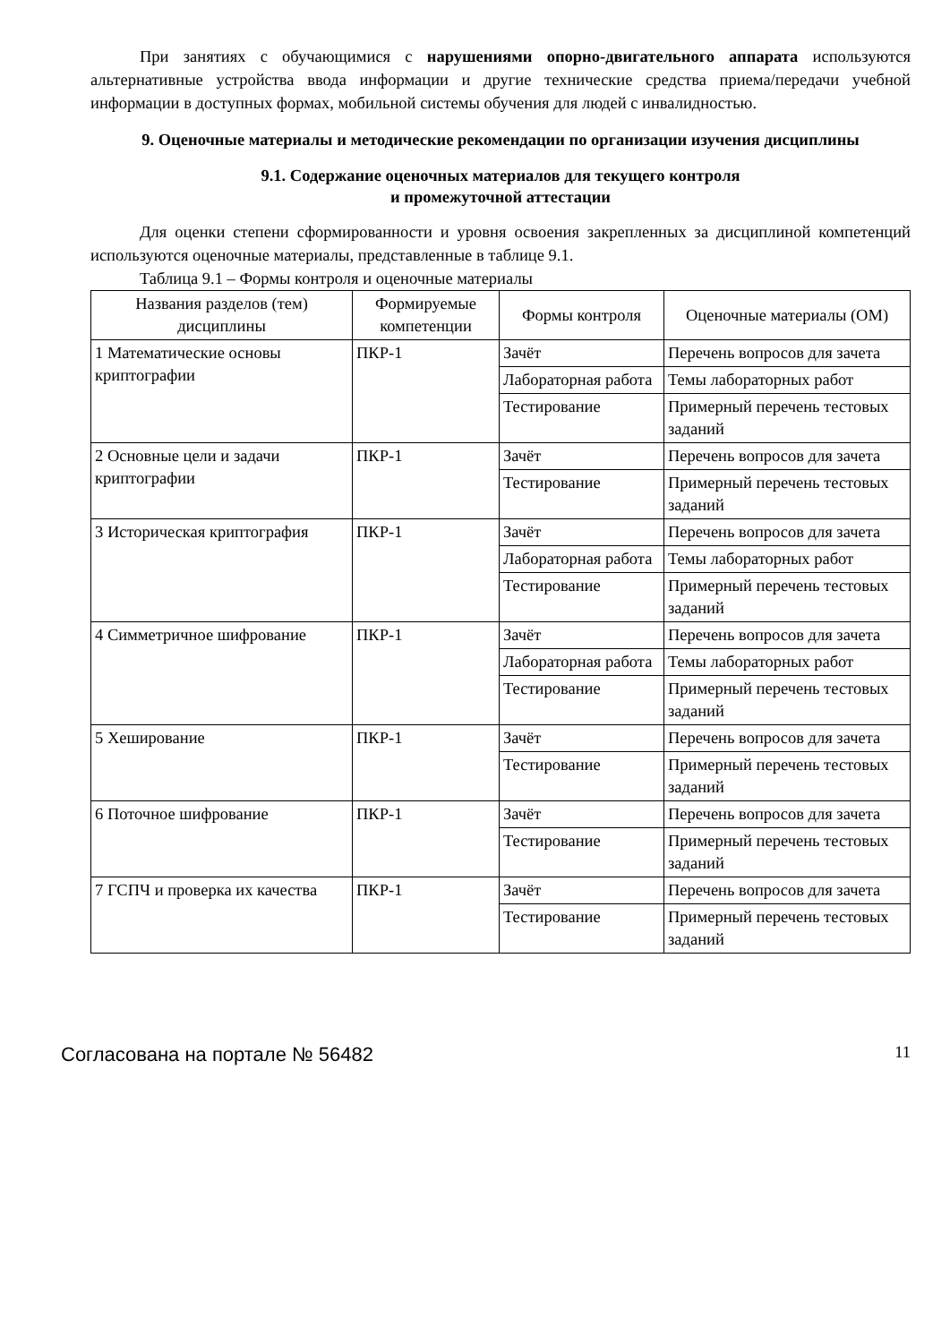При занятиях с обучающимися с нарушениями опорно-двигательного аппарата используются альтернативные устройства ввода информации и другие технические средства приема/передачи учебной информации в доступных формах, мобильной системы обучения для людей с инвалидностью.
9. Оценочные материалы и методические рекомендации по организации изучения дисциплины
9.1. Содержание оценочных материалов для текущего контроля
и промежуточной аттестации
Для оценки степени сформированности и уровня освоения закрепленных за дисциплиной компетенций используются оценочные материалы, представленные в таблице 9.1.
Таблица 9.1 – Формы контроля и оценочные материалы
| Названия разделов (тем) дисциплины | Формируемые компетенции | Формы контроля | Оценочные материалы (ОМ) |
| --- | --- | --- | --- |
| 1 Математические основы криптографии | ПКР-1 | Зачёт | Перечень вопросов для зачета |
| | | Лабораторная работа | Темы лабораторных работ |
| | | Тестирование | Примерный перечень тестовых заданий |
| 2 Основные цели и задачи криптографии | ПКР-1 | Зачёт | Перечень вопросов для зачета |
| | | Тестирование | Примерный перечень тестовых заданий |
| 3 Историческая криптография | ПКР-1 | Зачёт | Перечень вопросов для зачета |
| | | Лабораторная работа | Темы лабораторных работ |
| | | Тестирование | Примерный перечень тестовых заданий |
| 4 Симметричное шифрование | ПКР-1 | Зачёт | Перечень вопросов для зачета |
| | | Лабораторная работа | Темы лабораторных работ |
| | | Тестирование | Примерный перечень тестовых заданий |
| 5 Хеширование | ПКР-1 | Зачёт | Перечень вопросов для зачета |
| | | Тестирование | Примерный перечень тестовых заданий |
| 6 Поточное шифрование | ПКР-1 | Зачёт | Перечень вопросов для зачета |
| | | Тестирование | Примерный перечень тестовых заданий |
| 7 ГСПЧ и проверка их качества | ПКР-1 | Зачёт | Перечень вопросов для зачета |
| | | Тестирование | Примерный перечень тестовых заданий |
Согласована на портале № 56482 11